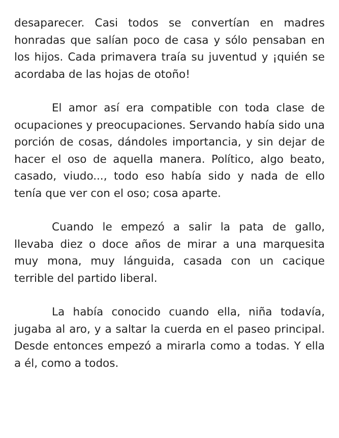desaparecer. Casi todos se convertían en madres honradas que salían poco de casa y sólo pensaban en los hijos. Cada primavera traía su juventud y ¡quién se acordaba de las hojas de otoño!
El amor así era compatible con toda clase de ocupaciones y preocupaciones. Servando había sido una porción de cosas, dándoles importancia, y sin dejar de hacer el oso de aquella manera. Político, algo beato, casado, viudo..., todo eso había sido y nada de ello tenía que ver con el oso; cosa aparte.
Cuando le empezó a salir la pata de gallo, llevaba diez o doce años de mirar a una marquesita muy mona, muy lánguida, casada con un cacique terrible del partido liberal.
La había conocido cuando ella, niña todavía, jugaba al aro, y a saltar la cuerda en el paseo principal. Desde entonces empezó a mirarla como a todas. Y ella a él, como a todos.